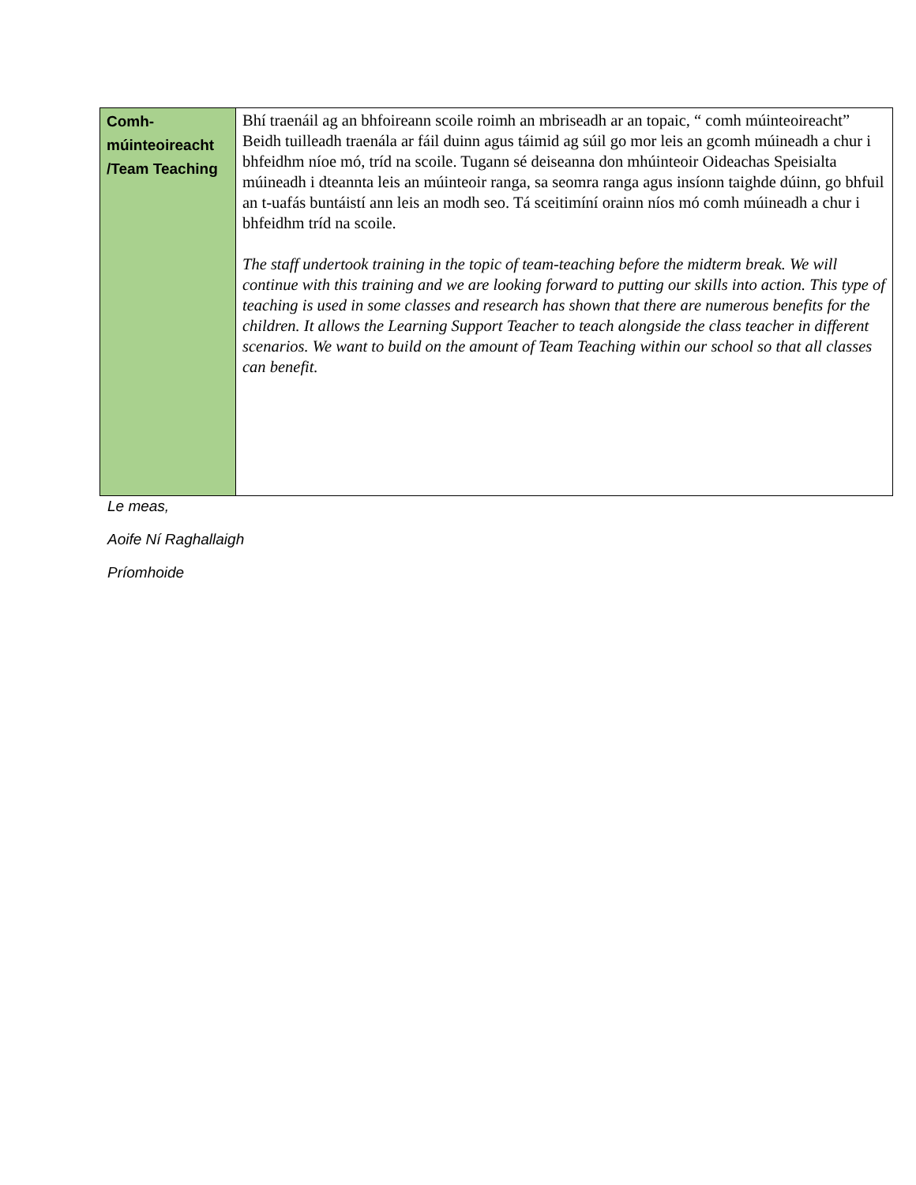| Comh- múinteoireacht /Team Teaching | Bhí traenáil ag an bhfoireann scoile roimh an mbriseadh ar an topaic, “ comh múinteoireacht” Beidh tuilleadh traenála ar fáil duinn agus táimid ag súil go mor leis an gcomh múineadh a chur i bhfeidhm níoe mó, tríd na scoile. Tugann sé deiseanna don mhúinteoir Oideachas Speisialta múineadh i dteannta leis an múinteoir ranga, sa seomra ranga agus insíonn taighde dúinn, go bhfuil an t-uafás buntáistí ann leis an modh seo. Tá sceitimíní orainn níos mó comh múineadh a chur i bhfeidhm tríd na scoile. The staff undertook training in the topic of team-teaching before the midterm break. We will continue with this training and we are looking forward to putting our skills into action. This type of teaching is used in some classes and research has shown that there are numerous benefits for the children. It allows the Learning Support Teacher to teach alongside the class teacher in different scenarios. We want to build on the amount of Team Teaching within our school so that all classes can benefit. |
Le meas,
Aoife Ní Raghallaigh
Príomhoide